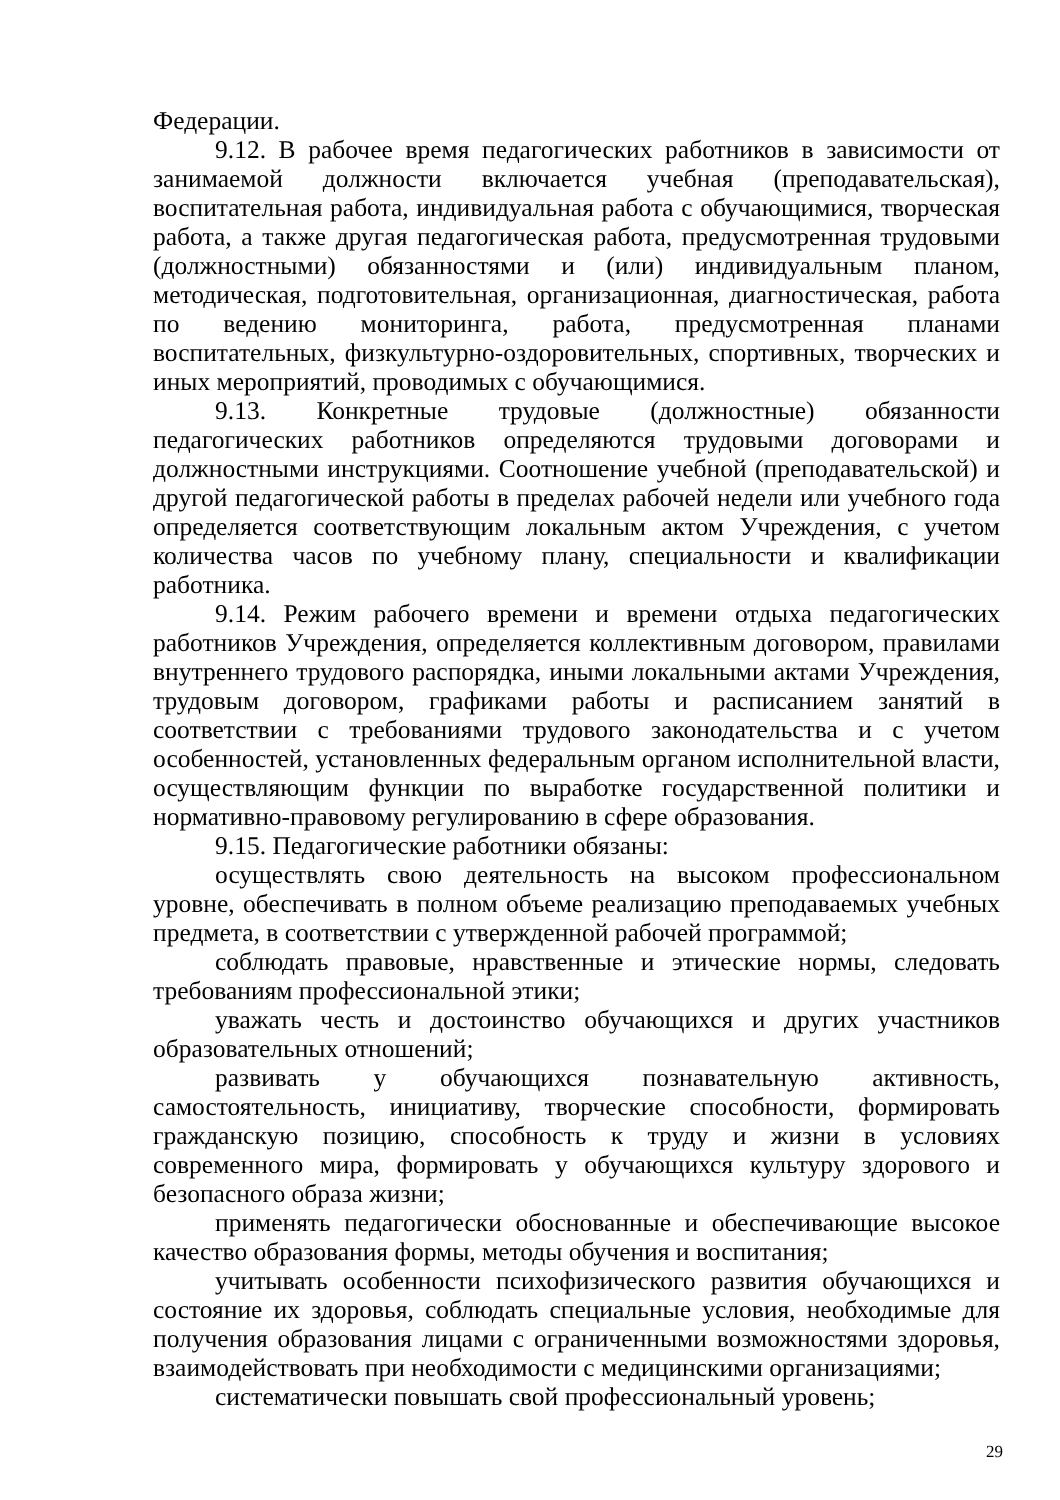Федерации.
9.12. В рабочее время педагогических работников в зависимости от занимаемой должности включается учебная (преподавательская), воспитательная работа, индивидуальная работа с обучающимися, творческая работа, а также другая педагогическая работа, предусмотренная трудовыми (должностными) обязанностями и (или) индивидуальным планом, методическая, подготовительная, организационная, диагностическая, работа по ведению мониторинга, работа, предусмотренная планами воспитательных, физкультурно-оздоровительных, спортивных, творческих и иных мероприятий, проводимых с обучающимися.
9.13. Конкретные трудовые (должностные) обязанности педагогических работников определяются трудовыми договорами и должностными инструкциями. Соотношение учебной (преподавательской) и другой педагогической работы в пределах рабочей недели или учебного года определяется соответствующим локальным актом Учреждения, с учетом количества часов по учебному плану, специальности и квалификации работника.
9.14. Режим рабочего времени и времени отдыха педагогических работников Учреждения, определяется коллективным договором, правилами внутреннего трудового распорядка, иными локальными актами Учреждения, трудовым договором, графиками работы и расписанием занятий в соответствии с требованиями трудового законодательства и с учетом особенностей, установленных федеральным органом исполнительной власти, осуществляющим функции по выработке государственной политики и нормативно-правовому регулированию в сфере образования.
9.15. Педагогические работники обязаны:
осуществлять свою деятельность на высоком профессиональном уровне, обеспечивать в полном объеме реализацию преподаваемых учебных предмета, в соответствии с утвержденной рабочей программой;
соблюдать правовые, нравственные и этические нормы, следовать требованиям профессиональной этики;
уважать честь и достоинство обучающихся и других участников образовательных отношений;
развивать у обучающихся познавательную активность, самостоятельность, инициативу, творческие способности, формировать гражданскую позицию, способность к труду и жизни в условиях современного мира, формировать у обучающихся культуру здорового и безопасного образа жизни;
применять педагогически обоснованные и обеспечивающие высокое качество образования формы, методы обучения и воспитания;
учитывать особенности психофизического развития обучающихся и состояние их здоровья, соблюдать специальные условия, необходимые для получения образования лицами с ограниченными возможностями здоровья, взаимодействовать при необходимости с медицинскими организациями;
систематически повышать свой профессиональный уровень;
29